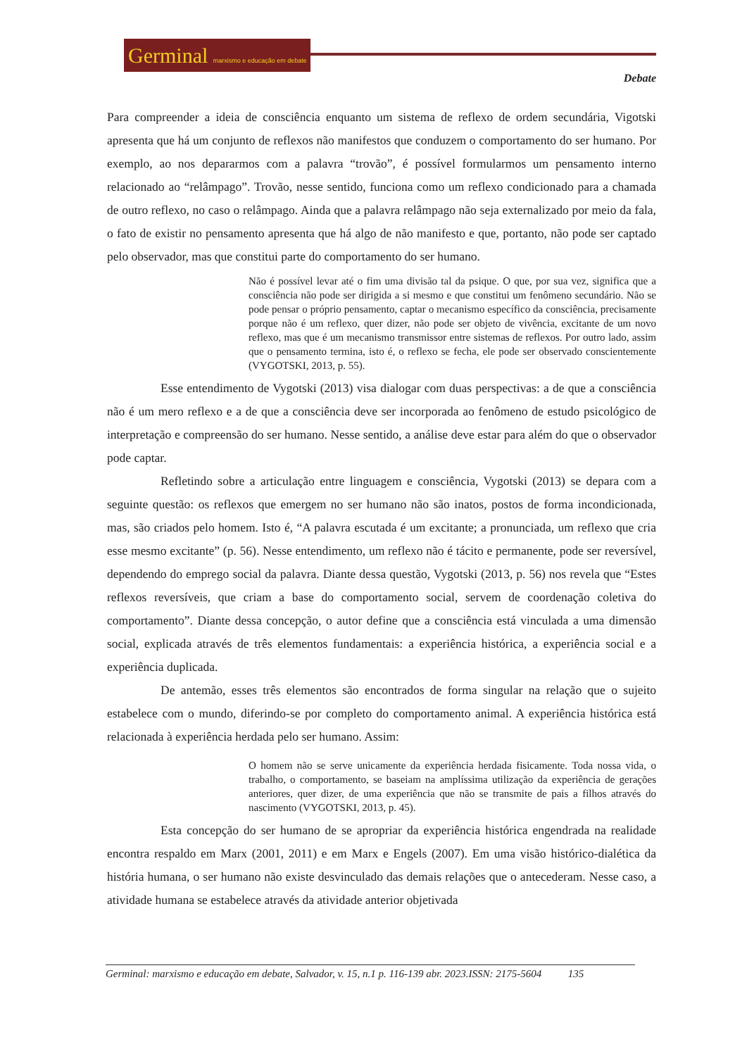Germinal marxismo e educação em debate
Debate
Para compreender a ideia de consciência enquanto um sistema de reflexo de ordem secundária, Vigotski apresenta que há um conjunto de reflexos não manifestos que conduzem o comportamento do ser humano. Por exemplo, ao nos depararmos com a palavra “trovão”, é possível formularmos um pensamento interno relacionado ao “relâmpago”. Trovão, nesse sentido, funciona como um reflexo condicionado para a chamada de outro reflexo, no caso o relâmpago. Ainda que a palavra relâmpago não seja externalizado por meio da fala, o fato de existir no pensamento apresenta que há algo de não manifesto e que, portanto, não pode ser captado pelo observador, mas que constitui parte do comportamento do ser humano.
Não é possível levar até o fim uma divisão tal da psique. O que, por sua vez, significa que a consciência não pode ser dirigida a si mesmo e que constitui um fenômeno secundário. Não se pode pensar o próprio pensamento, captar o mecanismo específico da consciência, precisamente porque não é um reflexo, quer dizer, não pode ser objeto de vivência, excitante de um novo reflexo, mas que é um mecanismo transmissor entre sistemas de reflexos. Por outro lado, assim que o pensamento termina, isto é, o reflexo se fecha, ele pode ser observado conscientemente (VYGOTSKI, 2013, p. 55).
Esse entendimento de Vygotski (2013) visa dialogar com duas perspectivas: a de que a consciência não é um mero reflexo e a de que a consciência deve ser incorporada ao fenômeno de estudo psicológico de interpretação e compreensão do ser humano. Nesse sentido, a análise deve estar para além do que o observador pode captar.
Refletindo sobre a articulação entre linguagem e consciência, Vygotski (2013) se depara com a seguinte questão: os reflexos que emergem no ser humano não são inatos, postos de forma incondicionada, mas, são criados pelo homem. Isto é, “A palavra escutada é um excitante; a pronunciada, um reflexo que cria esse mesmo excitante” (p. 56). Nesse entendimento, um reflexo não é tácito e permanente, pode ser reversível, dependendo do emprego social da palavra. Diante dessa questão, Vygotski (2013, p. 56) nos revela que “Estes reflexos reversíveis, que criam a base do comportamento social, servem de coordenação coletiva do comportamento”. Diante dessa concepção, o autor define que a consciência está vinculada a uma dimensão social, explicada através de três elementos fundamentais: a experiência histórica, a experiência social e a experiência duplicada.
De antemão, esses três elementos são encontrados de forma singular na relação que o sujeito estabelece com o mundo, diferindo-se por completo do comportamento animal. A experiência histórica está relacionada à experiência herdada pelo ser humano. Assim:
O homem não se serve unicamente da experiência herdada fisicamente. Toda nossa vida, o trabalho, o comportamento, se baseiam na amplíssima utilização da experiência de gerações anteriores, quer dizer, de uma experiência que não se transmite de pais a filhos através do nascimento (VYGOTSKI, 2013, p. 45).
Esta concepção do ser humano de se apropriar da experiência histórica engendrada na realidade encontra respaldo em Marx (2001, 2011) e em Marx e Engels (2007). Em uma visão histórico-dialética da história humana, o ser humano não existe desvinculado das demais relações que o antecederam. Nesse caso, a atividade humana se estabelece através da atividade anterior objetivada
Germinal: marxismo e educação em debate, Salvador, v. 15, n.1 p. 116-139 abr. 2023.ISSN: 2175-5604 135